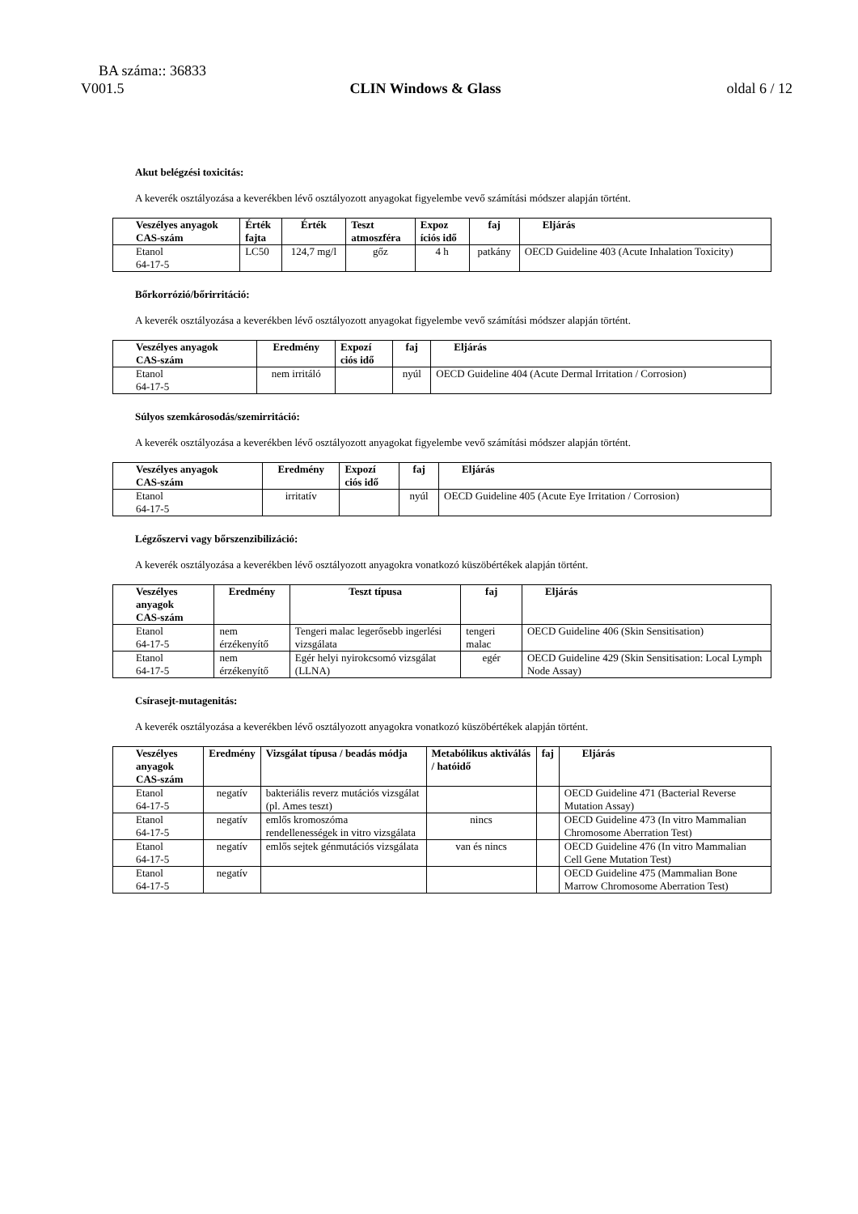BA száma:: 36833
V001.5 CLIN Windows & Glass oldal 6 / 12
Akut belégzési toxicitás:
A keverék osztályozása a keverékben lévő osztályozott anyagokat figyelembe vevő számítási módszer alapján történt.
| Veszélyes anyagok CAS-szám | Érték fajta | Érték | Teszt atmoszféra | Expoz íciós idő | faj | Eljárás |
| --- | --- | --- | --- | --- | --- | --- |
| Etanol 64-17-5 | LC50 | 124,7 mg/l | gőz | 4 h | patkány | OECD Guideline 403 (Acute Inhalation Toxicity) |
Bőrkorrózió/bőrirritáció:
A keverék osztályozása a keverékben lévő osztályozott anyagokat figyelembe vevő számítási módszer alapján történt.
| Veszélyes anyagok CAS-szám | Eredmény | Expozí ciós idő | faj | Eljárás |
| --- | --- | --- | --- | --- |
| Etanol 64-17-5 | nem irritáló | | nyúl | OECD Guideline 404 (Acute Dermal Irritation / Corrosion) |
Súlyos szemkárosodás/szemirritáció:
A keverék osztályozása a keverékben lévő osztályozott anyagokat figyelembe vevő számítási módszer alapján történt.
| Veszélyes anyagok CAS-szám | Eredmény | Expozí ciós idő | faj | Eljárás |
| --- | --- | --- | --- | --- |
| Etanol 64-17-5 | irritatív | | nyúl | OECD Guideline 405 (Acute Eye Irritation / Corrosion) |
Légzőszervi vagy bőrszenzibilizáció:
A keverék osztályozása a keverékben lévő osztályozott anyagokra vonatkozó küszöbértékek alapján történt.
| Veszélyes anyagok CAS-szám | Eredmény | Teszt típusa | faj | Eljárás |
| --- | --- | --- | --- | --- |
| Etanol 64-17-5 | nem érzékenyítő | Tengeri malac legerősebb ingerlési vizsgálata | tengeri malac | OECD Guideline 406 (Skin Sensitisation) |
| Etanol 64-17-5 | nem érzékenyítő | Egér helyi nyirokcsomó vizsgálat (LLNA) | egér | OECD Guideline 429 (Skin Sensitisation: Local Lymph Node Assay) |
Csírasejt-mutagenitás:
A keverék osztályozása a keverékben lévő osztályozott anyagokra vonatkozó küszöbértékek alapján történt.
| Veszélyes anyagok CAS-szám | Eredmény | Vizsgálat típusa / beadás módja | Metabólikus aktiválás / hatóidő | faj | Eljárás |
| --- | --- | --- | --- | --- | --- |
| Etanol 64-17-5 | negatív | bakteriális reverz mutációs vizsgálat (pl. Ames teszt) | | | OECD Guideline 471 (Bacterial Reverse Mutation Assay) |
| Etanol 64-17-5 | negatív | emlős kromoszóma rendellenességek in vitro vizsgálata | nincs | | OECD Guideline 473 (In vitro Mammalian Chromosome Aberration Test) |
| Etanol 64-17-5 | negatív | emlős sejtek génmutációs vizsgálata | van és nincs | | OECD Guideline 476 (In vitro Mammalian Cell Gene Mutation Test) |
| Etanol 64-17-5 | negatív | | | | OECD Guideline 475 (Mammalian Bone Marrow Chromosome Aberration Test) |